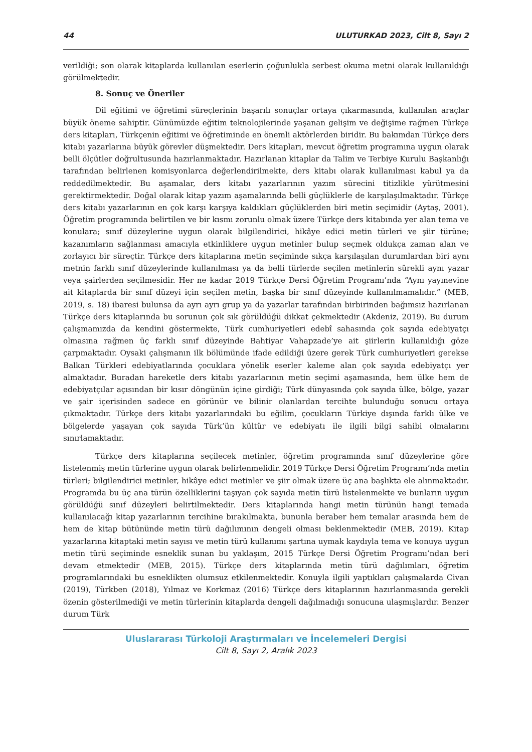44 ULUTURKAD 2023, Cilt 8, Sayı 2
verildiği; son olarak kitaplarda kullanılan eserlerin çoğunlukla serbest okuma metni olarak kullanıldığı görülmektedir.
8. Sonuç ve Öneriler
Dil eğitimi ve öğretimi süreçlerinin başarılı sonuçlar ortaya çıkarmasında, kullanılan araçlar büyük öneme sahiptir. Günümüzde eğitim teknolojilerinde yaşanan gelişim ve değişime rağmen Türkçe ders kitapları, Türkçenin eğitimi ve öğretiminde en önemli aktörlerden biridir. Bu bakımdan Türkçe ders kitabı yazarlarına büyük görevler düşmektedir. Ders kitapları, mevcut öğretim programına uygun olarak belli ölçütler doğrultusunda hazırlanmaktadır. Hazırlanan kitaplar da Talim ve Terbiye Kurulu Başkanlığı tarafından belirlenen komisyonlarca değerlendirilmekte, ders kitabı olarak kullanılması kabul ya da reddedilmektedir. Bu aşamalar, ders kitabı yazarlarının yazım sürecini titizlikle yürütmesini gerektirmektedir. Doğal olarak kitap yazım aşamalarında belli güçlüklerle de karşılaşılmaktadır. Türkçe ders kitabı yazarlarının en çok karşı karşıya kaldıkları güçlüklerden biri metin seçimidir (Aytaş, 2001). Öğretim programında belirtilen ve bir kısmı zorunlu olmak üzere Türkçe ders kitabında yer alan tema ve konulara; sınıf düzeylerine uygun olarak bilgilendirici, hikâye edici metin türleri ve şiir türüne; kazanımların sağlanması amacıyla etkinliklere uygun metinler bulup seçmek oldukça zaman alan ve zorlayıcı bir süreçtir. Türkçe ders kitaplarına metin seçiminde sıkça karşılaşılan durumlardan biri aynı metnin farklı sınıf düzeylerinde kullanılması ya da belli türlerde seçilen metinlerin sürekli aynı yazar veya şairlerden seçilmesidir. Her ne kadar 2019 Türkçe Dersi Öğretim Programı’nda “Aynı yayınevine ait kitaplarda bir sınıf düzeyi için seçilen metin, başka bir sınıf düzeyinde kullanılmamalıdır.” (MEB, 2019, s. 18) ibaresi bulunsa da ayrı ayrı grup ya da yazarlar tarafından birbirinden bağımsız hazırlanan Türkçe ders kitaplarında bu sorunun çok sık görüldüğü dikkat çekmektedir (Akdeniz, 2019). Bu durum çalışmamızda da kendini göstermekte, Türk cumhuriyetleri edebî sahasında çok sayıda edebiyatçı olmasına rağmen üç farklı sınıf düzeyinde Bahtiyar Vahapzade’ye ait şiirlerin kullanıldığı göze çarpmaktadır. Oysaki çalışmanın ilk bölümünde ifade edildiği üzere gerek Türk cumhuriyetleri gerekse Balkan Türkleri edebiyatlarında çocuklara yönelik eserler kaleme alan çok sayıda edebiyatçı yer almaktadır. Buradan hareketle ders kitabı yazarlarının metin seçimi aşamasında, hem ülke hem de edebiyatçılar açısından bir kısır döngünün içine girdiği; Türk dünyasında çok sayıda ülke, bölge, yazar ve şair içerisinden sadece en görünür ve bilinir olanlardan tercihte bulunduğu sonucu ortaya çıkmaktadır. Türkçe ders kitabı yazarlarındaki bu eğilim, çocukların Türkiye dışında farklı ülke ve bölgelerde yaşayan çok sayıda Türk’ün kültür ve edebiyatı ile ilgili bilgi sahibi olmalarını sınırlamaktadır.
Türkçe ders kitaplarına seçilecek metinler, öğretim programında sınıf düzeylerine göre listelenmiş metin türlerine uygun olarak belirlenmelidir. 2019 Türkçe Dersi Öğretim Programı’nda metin türleri; bilgilendirici metinler, hikâye edici metinler ve şiir olmak üzere üç ana başlıkta ele alınmaktadır. Programda bu üç ana türün özelliklerini taşıyan çok sayıda metin türü listelenmekte ve bunların uygun görüldüğü sınıf düzeyleri belirtilmektedir. Ders kitaplarında hangi metin türünün hangi temada kullanılacağı kitap yazarlarının tercihine bırakılmakta, bununla beraber hem temalar arasında hem de hem de kitap bütününde metin türü dağılımının dengeli olması beklenmektedir (MEB, 2019). Kitap yazarlarına kitaptaki metin sayısı ve metin türü kullanımı şartına uymak kaydıyla tema ve konuya uygun metin türü seçiminde esneklik sunan bu yaklaşım, 2015 Türkçe Dersi Öğretim Programı’ndan beri devam etmektedir (MEB, 2015). Türkçe ders kitaplarında metin türü dağılımları, öğretim programlarındaki bu esneklikten olumsuz etkilenmektedir. Konuyla ilgili yaptıkları çalışmalarda Civan (2019), Türkben (2018), Yılmaz ve Korkmaz (2016) Türkçe ders kitaplarının hazırlanmasında gerekli özenin gösterilmediği ve metin türlerinin kitaplarda dengeli dağılmadığı sonucuna ulaşmışlardır. Benzer durum Türk
Uluslararası Türkoloji Araştırmaları ve İncelemeleri Dergisi
Cilt 8, Sayı 2, Aralık 2023